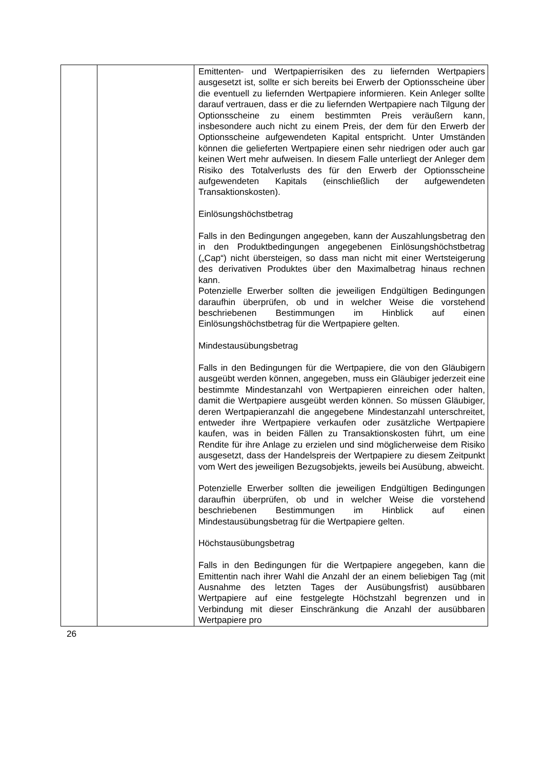| | | Emittenten- und Wertpapierrisiken des zu liefernden Wertpapiers ausgesetzt ist, sollte er sich bereits bei Erwerb der Optionsscheine über die eventuell zu liefernden Wertpapiere informieren. Kein Anleger sollte darauf vertrauen, dass er die zu liefernden Wertpapiere nach Tilgung der Optionsscheine zu einem bestimmten Preis veräußern kann, insbesondere auch nicht zu einem Preis, der dem für den Erwerb der Optionsscheine aufgewendeten Kapital entspricht. Unter Umständen können die gelieferten Wertpapiere einen sehr niedrigen oder auch gar keinen Wert mehr aufweisen. In diesem Falle unterliegt der Anleger dem Risiko des Totalverlusts des für den Erwerb der Optionsscheine aufgewendeten Kapitals (einschließlich der aufgewendeten Transaktionskosten). Einlösungshöchstbetrag Falls in den Bedingungen angegeben, kann der Auszahlungsbetrag den in den Produktbedingungen angegebenen Einlösungshöchstbetrag („Cap“) nicht übersteigen, so dass man nicht mit einer Wertsteigerung des derivativen Produktes über den Maximalbetrag hinaus rechnen kann. Potenzielle Erwerber sollten die jeweiligen Endgültigen Bedingungen daraufhin überprüfen, ob und in welcher Weise die vorstehend beschriebenen Bestimmungen im Hinblick auf einen Einlösungshöchstbetrag für die Wertpapiere gelten. Mindestausübungsbetrag Falls in den Bedingungen für die Wertpapiere, die von den Gläubigern ausgeübt werden können, angegeben, muss ein Gläubiger jederzeit eine bestimmte Mindestanzahl von Wertpapieren einreichen oder halten, damit die Wertpapiere ausgeübt werden können. So müssen Gläubiger, deren Wertpapieranzahl die angegebene Mindestanzahl unterschreitet, entweder ihre Wertpapiere verkaufen oder zusätzliche Wertpapiere kaufen, was in beiden Fällen zu Transaktionskosten führt, um eine Rendite für ihre Anlage zu erzielen und sind möglicherweise dem Risiko ausgesetzt, dass der Handelspreis der Wertpapiere zu diesem Zeitpunkt vom Wert des jeweiligen Bezugsobjekts, jeweils bei Ausübung, abweicht. Potenzielle Erwerber sollten die jeweiligen Endgültigen Bedingungen daraufhin überprüfen, ob und in welcher Weise die vorstehend beschriebenen Bestimmungen im Hinblick auf einen Mindestausübungsbetrag für die Wertpapiere gelten. Höchstausübungsbetrag Falls in den Bedingungen für die Wertpapiere angegeben, kann die Emittentin nach ihrer Wahl die Anzahl der an einem beliebigen Tag (mit Ausnahme des letzten Tages der Ausübungsfrist) ausübbaren Wertpapiere auf eine festgelegte Höchstzahl begrenzen und in Verbindung mit dieser Einschränkung die Anzahl der ausübbaren Wertpapiere pro |
26